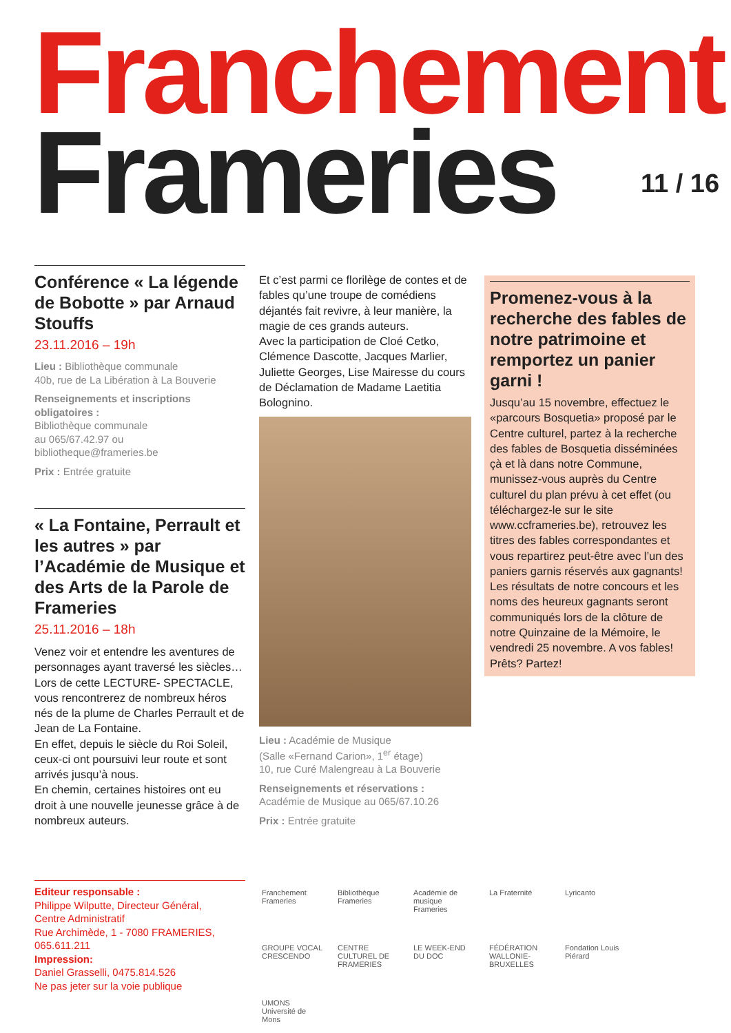Franchement
Frameries 11 / 16
Conférence « La légende de Bobotte » par Arnaud Stouffs
23.11.2016 – 19h
Lieu : Bibliothèque communale
40b, rue de La Libération à La Bouverie
Renseignements et inscriptions obligatoires :
Bibliothèque communale
au 065/67.42.97 ou
bibliotheque@frameries.be
Prix : Entrée gratuite
« La Fontaine, Perrault et les autres » par l’Académie de Musique et des Arts de la Parole de Frameries
25.11.2016 – 18h
Venez voir et entendre les aventures de personnages ayant traversé les siècles…
Lors de cette LECTURE- SPECTACLE, vous rencontrerez de nombreux héros nés de la plume de Charles Perrault et de Jean de La Fontaine.
En effet, depuis le siècle du Roi Soleil, ceux-ci ont poursuivi leur route et sont arrivés jusqu’à nous.
En chemin, certaines histoires ont eu droit à une nouvelle jeunesse grâce à de nombreux auteurs.
Et c’est parmi ce florilège de contes et de fables qu’une troupe de comédiens déjantés fait revivre, à leur manière, la magie de ces grands auteurs.
Avec la participation de Cloé Cetko, Clémence Dascotte, Jacques Marlier, Juliette Georges, Lise Mairesse du cours de Déclamation de Madame Laetitia Bolognino.
Lieu : Académie de Musique
(Salle «Fernand Carion», 1<sup>er</sup> étage)
10, rue Curé Malengreau à La Bouverie
Renseignements et réservations :
Académie de Musique au 065/67.10.26
Prix : Entrée gratuite
Promenez-vous à la recherche des fables de notre patrimoine et remportez un panier garni !
Jusqu’au 15 novembre, effectuez le «parcours Bosquetia» proposé par le Centre culturel, partez à la recherche des fables de Bosquetia disséminées çà et là dans notre Commune, munissez-vous auprès du Centre culturel du plan prévu à cet effet (ou téléchargez-le sur le site www.ccframeries.be), retrouvez les titres des fables correspondantes et vous repartirez peut-être avec l’un des paniers garnis réservés aux gagnants! Les résultats de notre concours et les noms des heureux gagnants seront communiqués lors de la clôture de notre Quinzaine de la Mémoire, le vendredi 25 novembre. A vos fables! Prêts? Partez!
Editeur responsable :
Philippe Wilputte, Directeur Général,
Centre Administratif
Rue Archimède, 1 - 7080 FRAMERIES,
065.611.211
Impression:
Daniel Grasselli, 0475.814.526
Ne pas jeter sur la voie publique
Franchement Frameries
Bibliothèque Frameries
Académie de musique Frameries
La Fraternité
Lyricanto
GROUPE VOCAL CRESCENDO
CENTRE CULTUREL DE FRAMERIES
LE WEEK-END DU DOC
FÉDÉRATION WALLONIE-BRUXELLES
Fondation Louis Piérard
UMONS Université de Mons